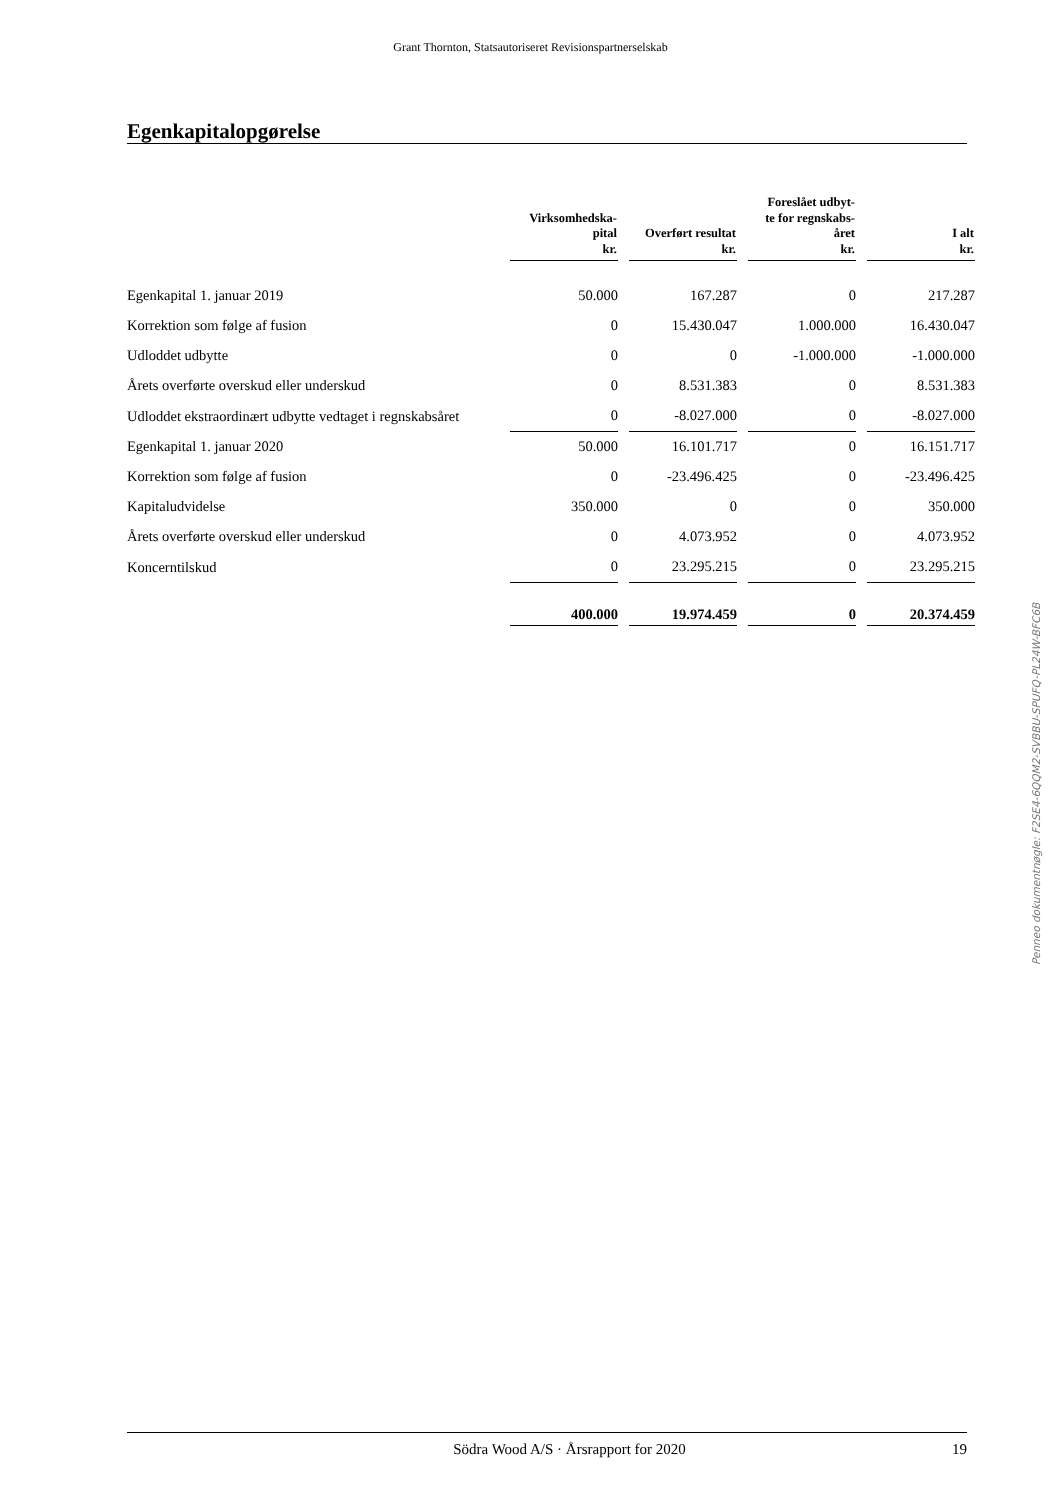Grant Thornton, Statsautoriseret Revisionspartnerselskab
Egenkapitalopgørelse
| | Virksomhedska- pital kr. | Overført resultat kr. | Foreslået udbyt- te for regnskabs- året kr. | I alt kr. |
| --- | --- | --- | --- | --- |
| Egenkapital 1. januar 2019 | 50.000 | 167.287 | 0 | 217.287 |
| Korrektion som følge af fusion | 0 | 15.430.047 | 1.000.000 | 16.430.047 |
| Udloddet udbytte | 0 | 0 | -1.000.000 | -1.000.000 |
| Årets overførte overskud eller underskud | 0 | 8.531.383 | 0 | 8.531.383 |
| Udloddet ekstraordinært udbytte vedtaget i regnskabsåret | 0 | -8.027.000 | 0 | -8.027.000 |
| Egenkapital 1. januar 2020 | 50.000 | 16.101.717 | 0 | 16.151.717 |
| Korrektion som følge af fusion | 0 | -23.496.425 | 0 | -23.496.425 |
| Kapitaludvidelse | 350.000 | 0 | 0 | 350.000 |
| Årets overførte overskud eller underskud | 0 | 4.073.952 | 0 | 4.073.952 |
| Koncerntilskud | 0 | 23.295.215 | 0 | 23.295.215 |
| | 400.000 | 19.974.459 | 0 | 20.374.459 |
Penneo dokumentnøgle: F2SE4-6QQM2-SVBBU-SPUFQ-PL24W-BFC6B
Södra Wood A/S · Årsrapport for 2020 19